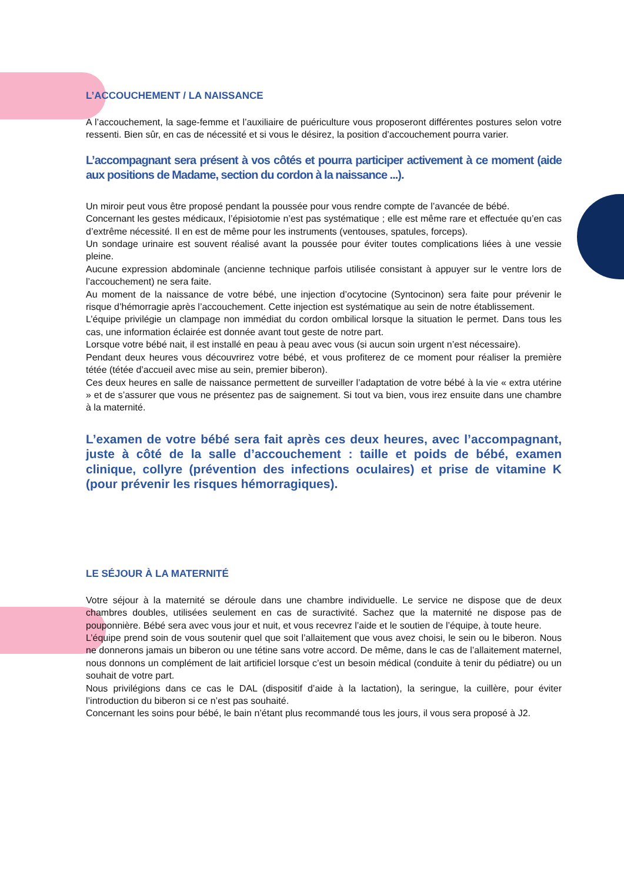L’ACCOUCHEMENT / LA NAISSANCE
A l’accouchement, la sage-femme et l’auxiliaire de puériculture vous proposeront différentes postures selon votre ressenti. Bien sûr, en cas de nécessité et si vous le désirez, la position d’accouchement pourra varier.
L’accompagnant sera présent à vos côtés et pourra participer activement à ce moment (aide aux positions de Madame, section du cordon à la naissance ...).
Un miroir peut vous être proposé pendant la poussée pour vous rendre compte de l’avancée de bébé.
Concernant les gestes médicaux, l’épisiotomie n’est pas systématique ; elle est même rare et effectuée qu’en cas d’extrême nécessité. Il en est de même pour les instruments (ventouses, spatules, forceps).
Un sondage urinaire est souvent réalisé avant la poussée pour éviter toutes complications liées à une vessie pleine.
Aucune expression abdominale (ancienne technique parfois utilisée consistant à appuyer sur le ventre lors de l’accouchement) ne sera faite.
Au moment de la naissance de votre bébé, une injection d’ocytocine (Syntocinon) sera faite pour prévenir le risque d’hémorragie après l’accouchement. Cette injection est systématique au sein de notre établissement.
L’équipe privilégie un clampage non immédiat du cordon ombilical lorsque la situation le permet. Dans tous les cas, une information éclairée est donnée avant tout geste de notre part.
Lorsque votre bébé nait, il est installé en peau à peau avec vous (si aucun soin urgent n’est nécessaire).
Pendant deux heures vous découvrirez votre bébé, et vous profiterez de ce moment pour réaliser la première tétée (tétée d’accueil avec mise au sein, premier biberon).
Ces deux heures en salle de naissance permettent de surveiller l’adaptation de votre bébé à la vie « extra utérine » et de s’assurer que vous ne présentez pas de saignement. Si tout va bien, vous irez ensuite dans une chambre à la maternité.
L’examen de votre bébé sera fait après ces deux heures, avec l’accompagnant, juste à côté de la salle d’accouchement : taille et poids de bébé, examen clinique, collyre (prévention des infections oculaires) et prise de vitamine K (pour prévenir les risques hémorragiques).
LE SÉJOUR À LA MATERNITÉ
Votre séjour à la maternité se déroule dans une chambre individuelle. Le service ne dispose que de deux chambres doubles, utilisées seulement en cas de suractivité. Sachez que la maternité ne dispose pas de pouponnière. Bébé sera avec vous jour et nuit, et vous recevrez l’aide et le soutien de l’équipe, à toute heure.
L’équipe prend soin de vous soutenir quel que soit l’allaitement que vous avez choisi, le sein ou le biberon. Nous ne donnerons jamais un biberon ou une tétine sans votre accord. De même, dans le cas de l’allaitement maternel, nous donnons un complément de lait artificiel lorsque c’est un besoin médical (conduite à tenir du pédiatre) ou un souhait de votre part.
Nous privilégions dans ce cas le DAL (dispositif d’aide à la lactation), la seringue, la cuillère, pour éviter l’introduction du biberon si ce n’est pas souhaité.
Concernant les soins pour bébé, le bain n’étant plus recommandé tous les jours, il vous sera proposé à J2.